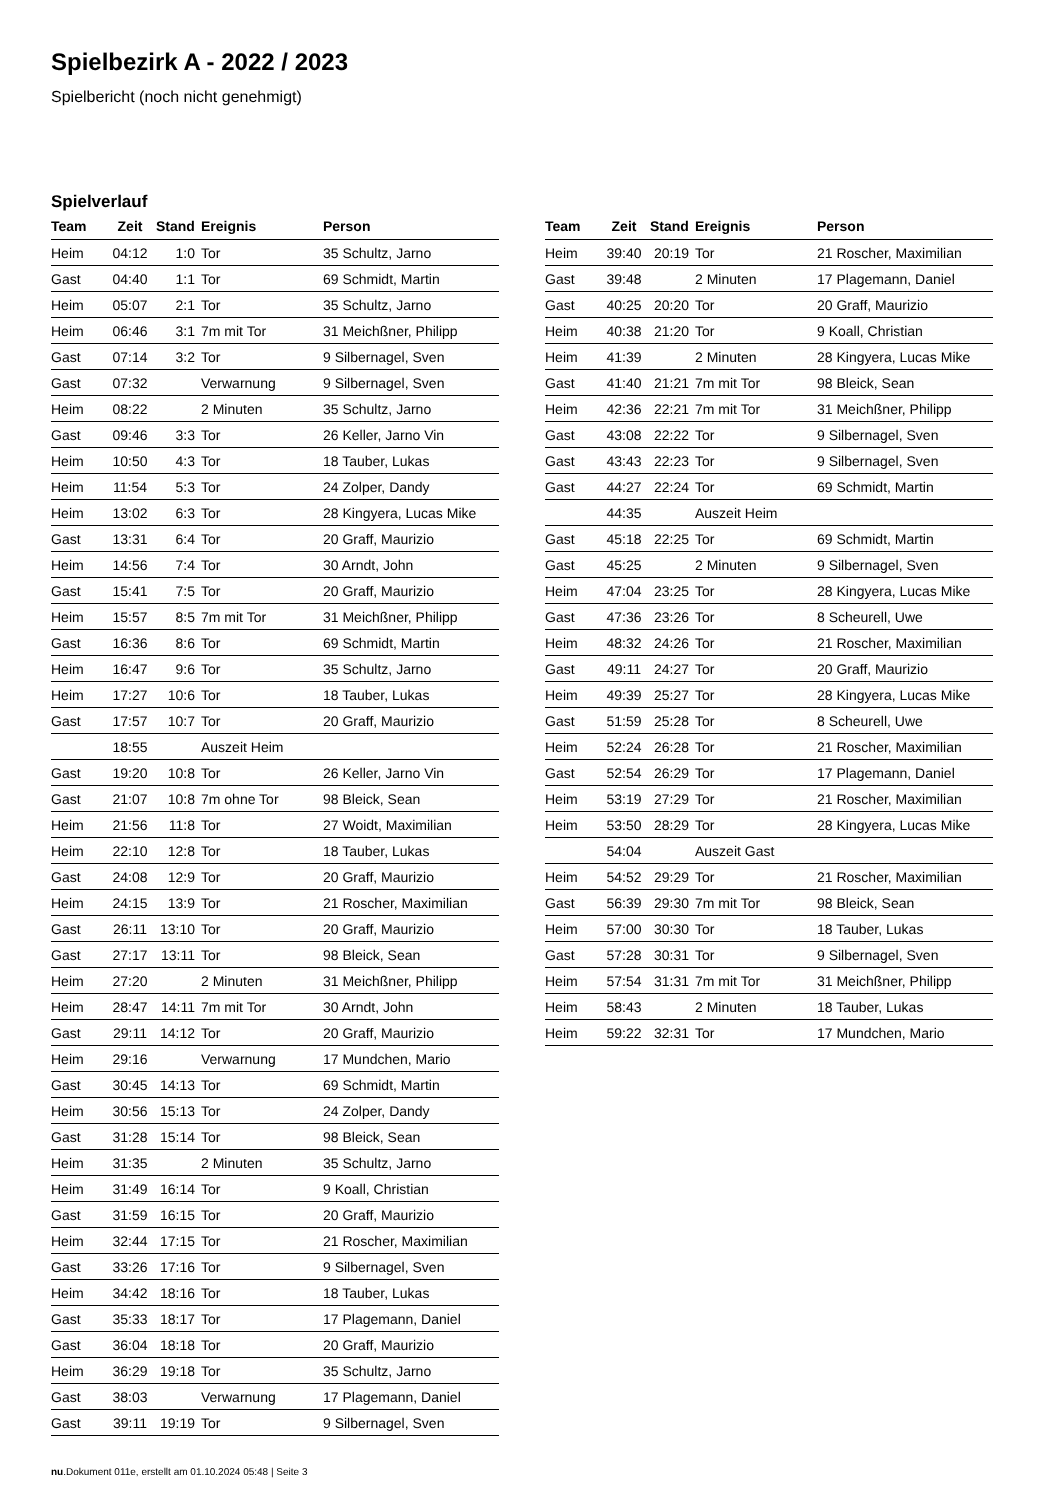Spielbezirk A - 2022 / 2023
Spielbericht (noch nicht genehmigt)
Spielverlauf
| Team | Zeit | Stand | Ereignis | Person |
| --- | --- | --- | --- | --- |
| Heim | 04:12 | 1:0 | Tor | 35 Schultz, Jarno |
| Gast | 04:40 | 1:1 | Tor | 69 Schmidt, Martin |
| Heim | 05:07 | 2:1 | Tor | 35 Schultz, Jarno |
| Heim | 06:46 | 3:1 | 7m mit Tor | 31 Meichßner, Philipp |
| Gast | 07:14 | 3:2 | Tor | 9 Silbernagel, Sven |
| Gast | 07:32 | | Verwarnung | 9 Silbernagel, Sven |
| Heim | 08:22 | | 2 Minuten | 35 Schultz, Jarno |
| Gast | 09:46 | 3:3 | Tor | 26 Keller, Jarno Vin |
| Heim | 10:50 | 4:3 | Tor | 18 Tauber, Lukas |
| Heim | 11:54 | 5:3 | Tor | 24 Zolper, Dandy |
| Heim | 13:02 | 6:3 | Tor | 28 Kingyera, Lucas Mike |
| Gast | 13:31 | 6:4 | Tor | 20 Graff, Maurizio |
| Heim | 14:56 | 7:4 | Tor | 30 Arndt, John |
| Gast | 15:41 | 7:5 | Tor | 20 Graff, Maurizio |
| Heim | 15:57 | 8:5 | 7m mit Tor | 31 Meichßner, Philipp |
| Gast | 16:36 | 8:6 | Tor | 69 Schmidt, Martin |
| Heim | 16:47 | 9:6 | Tor | 35 Schultz, Jarno |
| Heim | 17:27 | 10:6 | Tor | 18 Tauber, Lukas |
| Gast | 17:57 | 10:7 | Tor | 20 Graff, Maurizio |
| | 18:55 | | Auszeit Heim | |
| Gast | 19:20 | 10:8 | Tor | 26 Keller, Jarno Vin |
| Gast | 21:07 | 10:8 | 7m ohne Tor | 98 Bleick, Sean |
| Heim | 21:56 | 11:8 | Tor | 27 Woidt, Maximilian |
| Heim | 22:10 | 12:8 | Tor | 18 Tauber, Lukas |
| Gast | 24:08 | 12:9 | Tor | 20 Graff, Maurizio |
| Heim | 24:15 | 13:9 | Tor | 21 Roscher, Maximilian |
| Gast | 26:11 | 13:10 | Tor | 20 Graff, Maurizio |
| Gast | 27:17 | 13:11 | Tor | 98 Bleick, Sean |
| Heim | 27:20 | | 2 Minuten | 31 Meichßner, Philipp |
| Heim | 28:47 | 14:11 | 7m mit Tor | 30 Arndt, John |
| Gast | 29:11 | 14:12 | Tor | 20 Graff, Maurizio |
| Heim | 29:16 | | Verwarnung | 17 Mundchen, Mario |
| Gast | 30:45 | 14:13 | Tor | 69 Schmidt, Martin |
| Heim | 30:56 | 15:13 | Tor | 24 Zolper, Dandy |
| Gast | 31:28 | 15:14 | Tor | 98 Bleick, Sean |
| Heim | 31:35 | | 2 Minuten | 35 Schultz, Jarno |
| Heim | 31:49 | 16:14 | Tor | 9 Koall, Christian |
| Gast | 31:59 | 16:15 | Tor | 20 Graff, Maurizio |
| Heim | 32:44 | 17:15 | Tor | 21 Roscher, Maximilian |
| Gast | 33:26 | 17:16 | Tor | 9 Silbernagel, Sven |
| Heim | 34:42 | 18:16 | Tor | 18 Tauber, Lukas |
| Gast | 35:33 | 18:17 | Tor | 17 Plagemann, Daniel |
| Gast | 36:04 | 18:18 | Tor | 20 Graff, Maurizio |
| Heim | 36:29 | 19:18 | Tor | 35 Schultz, Jarno |
| Gast | 38:03 | | Verwarnung | 17 Plagemann, Daniel |
| Gast | 39:11 | 19:19 | Tor | 9 Silbernagel, Sven |
| Team | Zeit | Stand | Ereignis | Person |
| --- | --- | --- | --- | --- |
| Heim | 39:40 | 20:19 | Tor | 21 Roscher, Maximilian |
| Gast | 39:48 | | 2 Minuten | 17 Plagemann, Daniel |
| Gast | 40:25 | 20:20 | Tor | 20 Graff, Maurizio |
| Heim | 40:38 | 21:20 | Tor | 9 Koall, Christian |
| Heim | 41:39 | | 2 Minuten | 28 Kingyera, Lucas Mike |
| Gast | 41:40 | 21:21 | 7m mit Tor | 98 Bleick, Sean |
| Heim | 42:36 | 22:21 | 7m mit Tor | 31 Meichßner, Philipp |
| Gast | 43:08 | 22:22 | Tor | 9 Silbernagel, Sven |
| Gast | 43:43 | 22:23 | Tor | 9 Silbernagel, Sven |
| Gast | 44:27 | 22:24 | Tor | 69 Schmidt, Martin |
| | 44:35 | | Auszeit Heim | |
| Gast | 45:18 | 22:25 | Tor | 69 Schmidt, Martin |
| Gast | 45:25 | | 2 Minuten | 9 Silbernagel, Sven |
| Heim | 47:04 | 23:25 | Tor | 28 Kingyera, Lucas Mike |
| Gast | 47:36 | 23:26 | Tor | 8 Scheurell, Uwe |
| Heim | 48:32 | 24:26 | Tor | 21 Roscher, Maximilian |
| Gast | 49:11 | 24:27 | Tor | 20 Graff, Maurizio |
| Heim | 49:39 | 25:27 | Tor | 28 Kingyera, Lucas Mike |
| Gast | 51:59 | 25:28 | Tor | 8 Scheurell, Uwe |
| Heim | 52:24 | 26:28 | Tor | 21 Roscher, Maximilian |
| Gast | 52:54 | 26:29 | Tor | 17 Plagemann, Daniel |
| Heim | 53:19 | 27:29 | Tor | 21 Roscher, Maximilian |
| Heim | 53:50 | 28:29 | Tor | 28 Kingyera, Lucas Mike |
| | 54:04 | | Auszeit Gast | |
| Heim | 54:52 | 29:29 | Tor | 21 Roscher, Maximilian |
| Gast | 56:39 | 29:30 | 7m mit Tor | 98 Bleick, Sean |
| Heim | 57:00 | 30:30 | Tor | 18 Tauber, Lukas |
| Gast | 57:28 | 30:31 | Tor | 9 Silbernagel, Sven |
| Heim | 57:54 | 31:31 | 7m mit Tor | 31 Meichßner, Philipp |
| Heim | 58:43 | | 2 Minuten | 18 Tauber, Lukas |
| Heim | 59:22 | 32:31 | Tor | 17 Mundchen, Mario |
nu.Dokument 011e, erstellt am 01.10.2024 05:48 | Seite 3